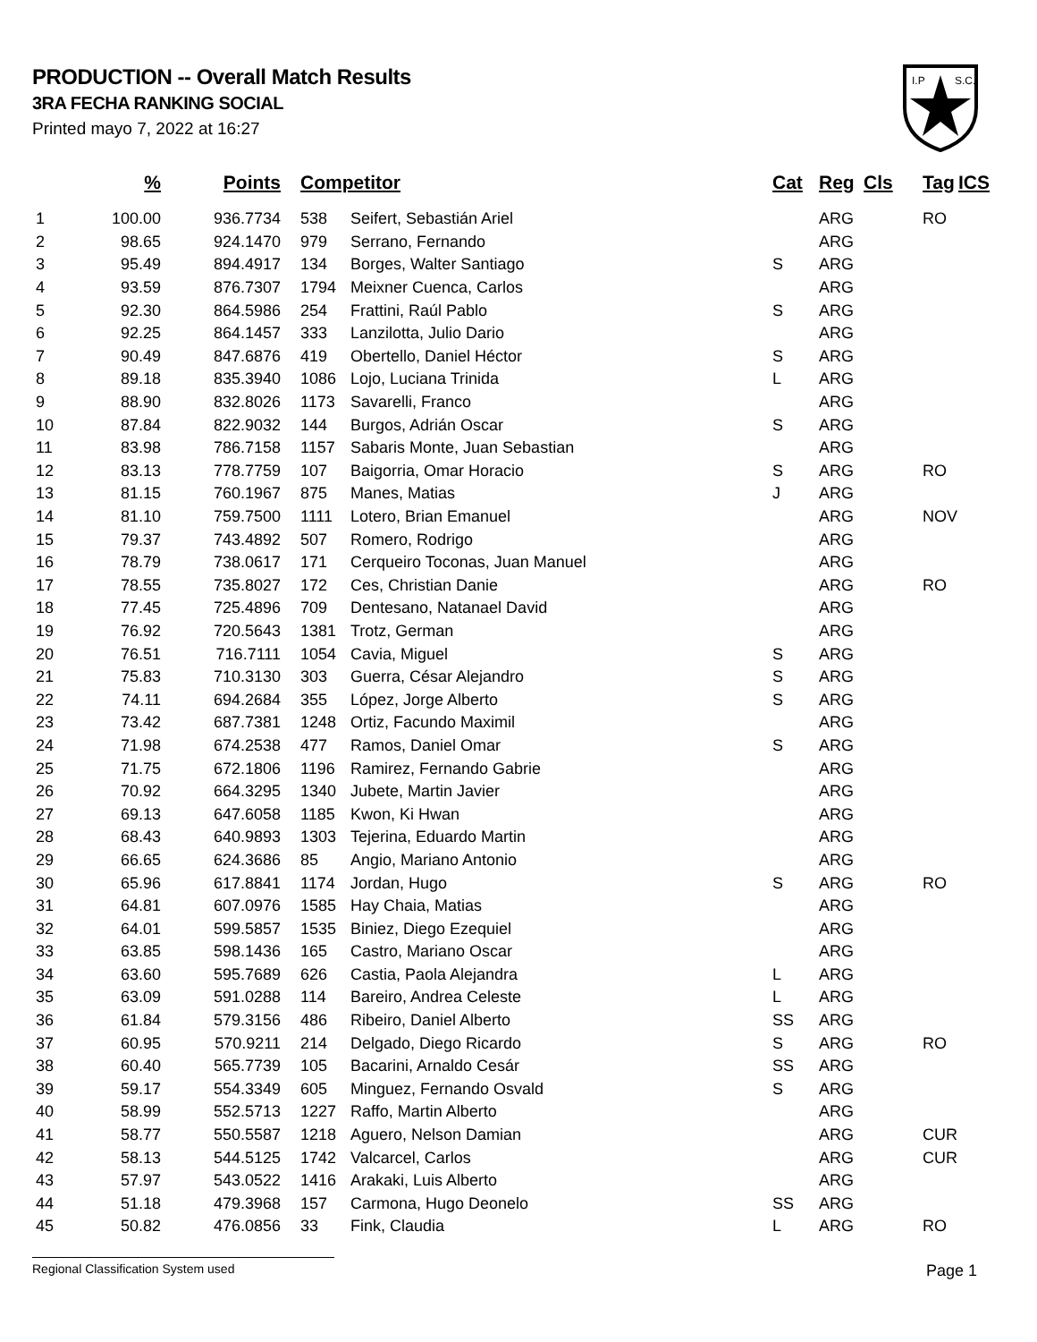PRODUCTION -- Overall Match Results
3RA FECHA RANKING SOCIAL
Printed mayo 7, 2022 at 16:27
I.P
S.C.
| | % | Points | Competitor | | Cat | Reg | Cls | Tag | ICS |
| --- | --- | --- | --- | --- | --- | --- | --- | --- | --- |
| 1 | 100.00 | 936.7734 | 538 | Seifert, Sebastián Ariel | | ARG | | RO | |
| 2 | 98.65 | 924.1470 | 979 | Serrano, Fernando | | ARG | | | |
| 3 | 95.49 | 894.4917 | 134 | Borges, Walter Santiago | S | ARG | | | |
| 4 | 93.59 | 876.7307 | 1794 | Meixner Cuenca, Carlos | | ARG | | | |
| 5 | 92.30 | 864.5986 | 254 | Frattini, Raúl Pablo | S | ARG | | | |
| 6 | 92.25 | 864.1457 | 333 | Lanzilotta, Julio Dario | | ARG | | | |
| 7 | 90.49 | 847.6876 | 419 | Obertello, Daniel Héctor | S | ARG | | | |
| 8 | 89.18 | 835.3940 | 1086 | Lojo, Luciana Trinida | L | ARG | | | |
| 9 | 88.90 | 832.8026 | 1173 | Savarelli, Franco | | ARG | | | |
| 10 | 87.84 | 822.9032 | 144 | Burgos, Adrián Oscar | S | ARG | | | |
| 11 | 83.98 | 786.7158 | 1157 | Sabaris Monte, Juan Sebastian | | ARG | | | |
| 12 | 83.13 | 778.7759 | 107 | Baigorria, Omar Horacio | S | ARG | | RO | |
| 13 | 81.15 | 760.1967 | 875 | Manes, Matias | J | ARG | | | |
| 14 | 81.10 | 759.7500 | 1111 | Lotero, Brian Emanuel | | ARG | | NOV | |
| 15 | 79.37 | 743.4892 | 507 | Romero, Rodrigo | | ARG | | | |
| 16 | 78.79 | 738.0617 | 171 | Cerqueiro Toconas, Juan Manuel | | ARG | | | |
| 17 | 78.55 | 735.8027 | 172 | Ces, Christian Danie | | ARG | | RO | |
| 18 | 77.45 | 725.4896 | 709 | Dentesano, Natanael David | | ARG | | | |
| 19 | 76.92 | 720.5643 | 1381 | Trotz, German | | ARG | | | |
| 20 | 76.51 | 716.7111 | 1054 | Cavia, Miguel | S | ARG | | | |
| 21 | 75.83 | 710.3130 | 303 | Guerra, César Alejandro | S | ARG | | | |
| 22 | 74.11 | 694.2684 | 355 | López, Jorge Alberto | S | ARG | | | |
| 23 | 73.42 | 687.7381 | 1248 | Ortiz, Facundo Maximil | | ARG | | | |
| 24 | 71.98 | 674.2538 | 477 | Ramos, Daniel Omar | S | ARG | | | |
| 25 | 71.75 | 672.1806 | 1196 | Ramirez, Fernando Gabrie | | ARG | | | |
| 26 | 70.92 | 664.3295 | 1340 | Jubete, Martin Javier | | ARG | | | |
| 27 | 69.13 | 647.6058 | 1185 | Kwon, Ki Hwan | | ARG | | | |
| 28 | 68.43 | 640.9893 | 1303 | Tejerina, Eduardo Martin | | ARG | | | |
| 29 | 66.65 | 624.3686 | 85 | Angio, Mariano Antonio | | ARG | | | |
| 30 | 65.96 | 617.8841 | 1174 | Jordan, Hugo | S | ARG | | RO | |
| 31 | 64.81 | 607.0976 | 1585 | Hay Chaia, Matias | | ARG | | | |
| 32 | 64.01 | 599.5857 | 1535 | Biniez, Diego Ezequiel | | ARG | | | |
| 33 | 63.85 | 598.1436 | 165 | Castro, Mariano Oscar | | ARG | | | |
| 34 | 63.60 | 595.7689 | 626 | Castia, Paola Alejandra | L | ARG | | | |
| 35 | 63.09 | 591.0288 | 114 | Bareiro, Andrea Celeste | L | ARG | | | |
| 36 | 61.84 | 579.3156 | 486 | Ribeiro, Daniel Alberto | SS | ARG | | | |
| 37 | 60.95 | 570.9211 | 214 | Delgado, Diego Ricardo | S | ARG | | RO | |
| 38 | 60.40 | 565.7739 | 105 | Bacarini, Arnaldo Cesár | SS | ARG | | | |
| 39 | 59.17 | 554.3349 | 605 | Minguez, Fernando Osvald | S | ARG | | | |
| 40 | 58.99 | 552.5713 | 1227 | Raffo, Martin Alberto | | ARG | | | |
| 41 | 58.77 | 550.5587 | 1218 | Aguero, Nelson Damian | | ARG | | CUR | |
| 42 | 58.13 | 544.5125 | 1742 | Valcarcel, Carlos | | ARG | | CUR | |
| 43 | 57.97 | 543.0522 | 1416 | Arakaki, Luis Alberto | | ARG | | | |
| 44 | 51.18 | 479.3968 | 157 | Carmona, Hugo Deonelo | SS | ARG | | | |
| 45 | 50.82 | 476.0856 | 33 | Fink, Claudia | L | ARG | | RO | |
Regional Classification System used Page 1